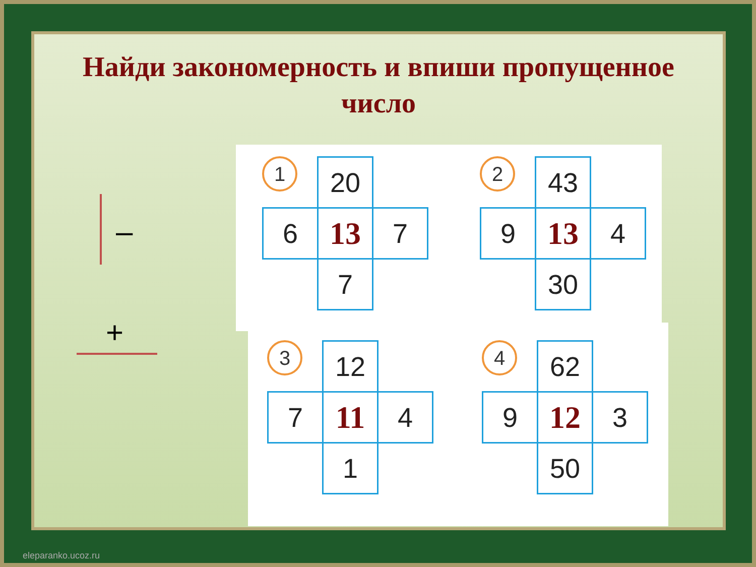Найди закономерность и впиши пропущенное
число
–
+
1
| | 20 | |
| 6 | 13 | 7 |
| | 7 | |
2
| | 43 | |
| 9 | 13 | 4 |
| | 30 | |
3
| | 12 | |
| 7 | 11 | 4 |
| | 1 | |
4
| | 62 | |
| 9 | 12 | 3 |
| | 50 | |
eleparanko.ucoz.ru